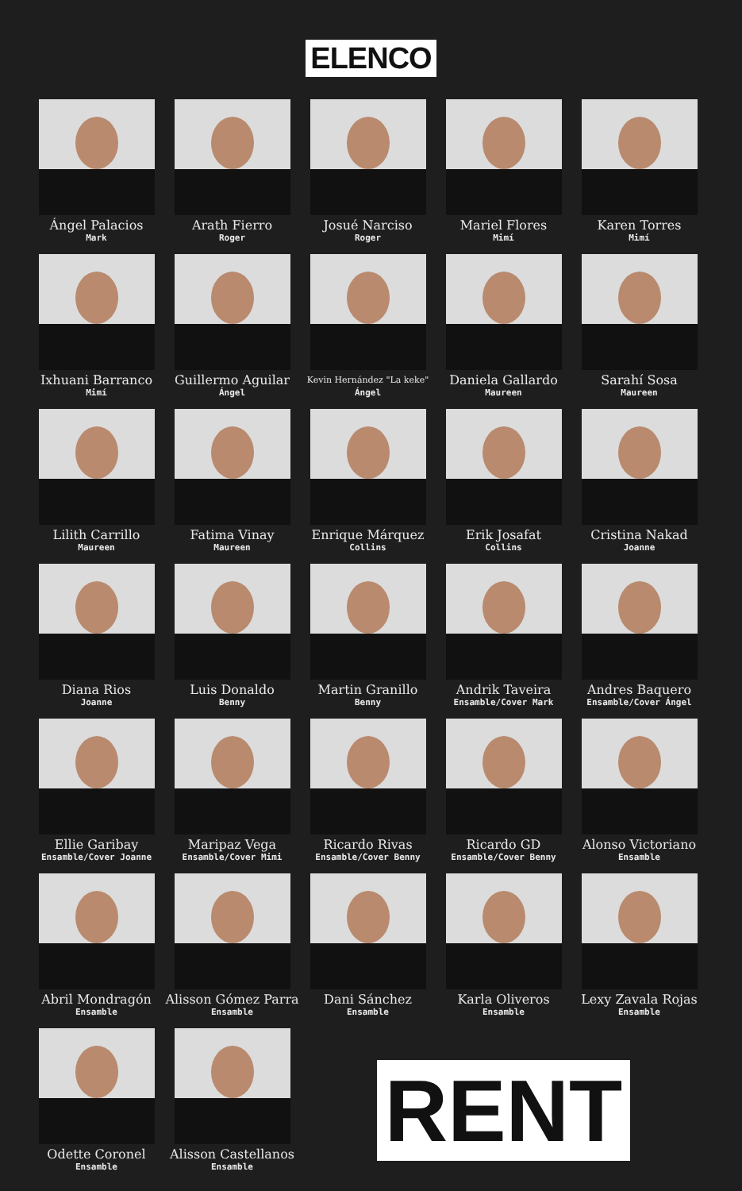ELENCO
Ángel Palacios
Mark
Arath Fierro
Roger
Josué Narciso
Roger
Mariel Flores
Mimí
Karen Torres
Mimí
Ixhuani Barranco
Mimí
Guillermo Aguilar
Ángel
Kevin Hernández "La keke"
Ángel
Daniela Gallardo
Maureen
Sarahí Sosa
Maureen
Lilith Carrillo
Maureen
Fatima Vinay
Maureen
Enrique Márquez
Collins
Erik Josafat
Collins
Cristina Nakad
Joanne
Diana Rios
Joanne
Luis Donaldo
Benny
Martin Granillo
Benny
Andrik Taveira
Ensamble/Cover Mark
Andres Baquero
Ensamble/Cover Ángel
Ellie Garibay
Ensamble/Cover Joanne
Maripaz Vega
Ensamble/Cover Mimi
Ricardo Rivas
Ensamble/Cover Benny
Ricardo GD
Ensamble/Cover Benny
Alonso Victoriano
Ensamble
Abril Mondragón
Ensamble
Alisson Gómez Parra
Ensamble
Dani Sánchez
Ensamble
Karla Oliveros
Ensamble
Lexy Zavala Rojas
Ensamble
Odette Coronel
Ensamble
Alisson Castellanos
Ensamble
RENT